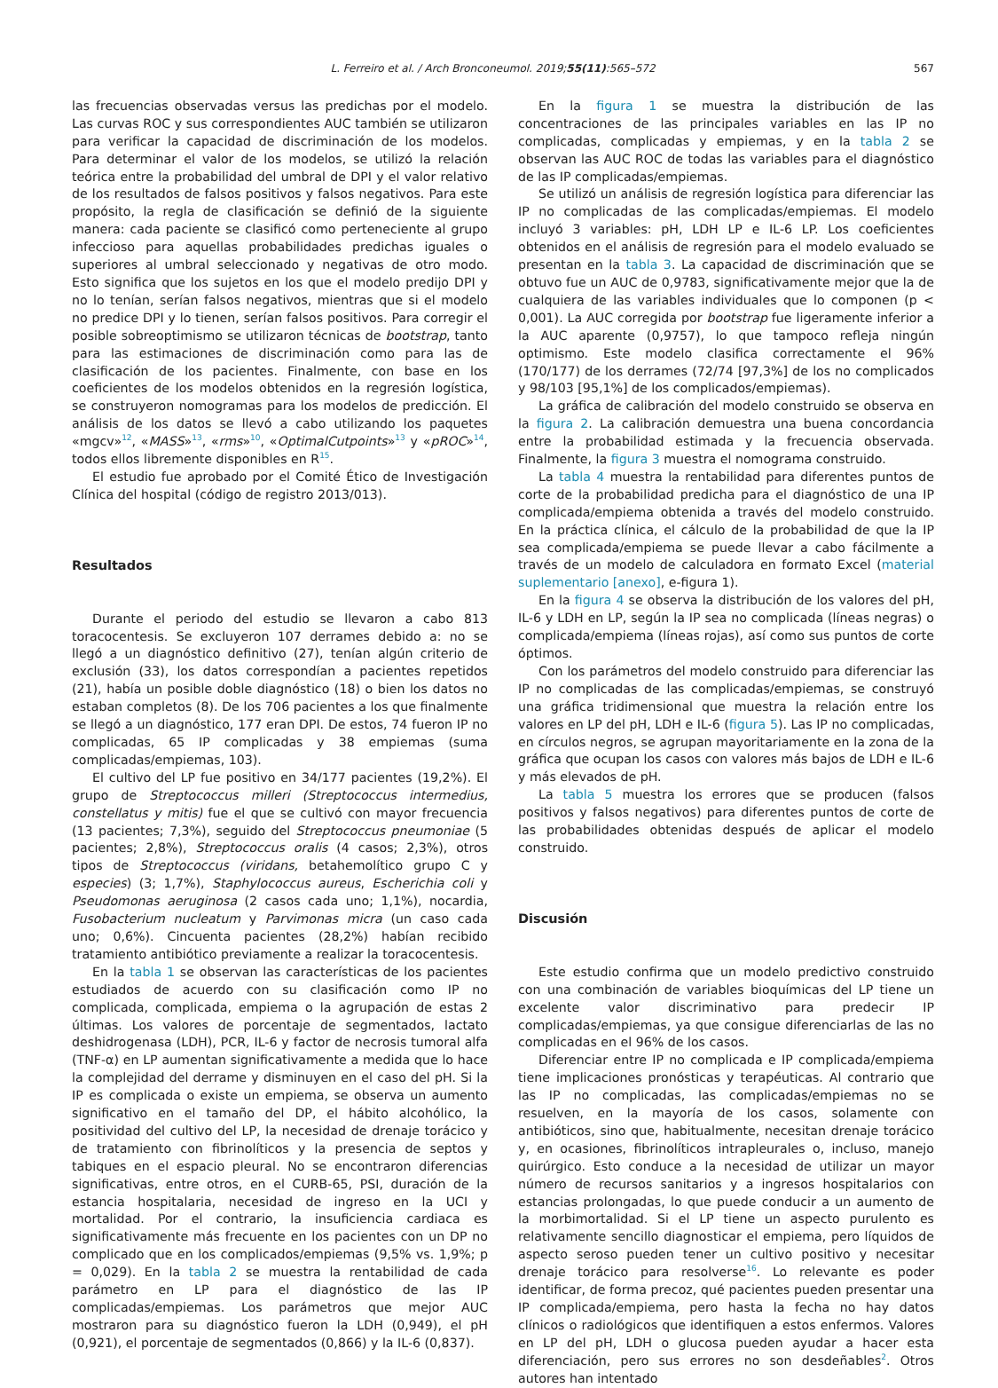L. Ferreiro et al. / Arch Bronconeumol. 2019;55(11):565–572 567
las frecuencias observadas versus las predichas por el modelo. Las curvas ROC y sus correspondientes AUC también se utilizaron para verificar la capacidad de discriminación de los modelos. Para determinar el valor de los modelos, se utilizó la relación teórica entre la probabilidad del umbral de DPI y el valor relativo de los resultados de falsos positivos y falsos negativos. Para este propósito, la regla de clasificación se definió de la siguiente manera: cada paciente se clasificó como perteneciente al grupo infeccioso para aquellas probabilidades predichas iguales o superiores al umbral seleccionado y negativas de otro modo. Esto significa que los sujetos en los que el modelo predijo DPI y no lo tenían, serían falsos negativos, mientras que si el modelo no predice DPI y lo tienen, serían falsos positivos. Para corregir el posible sobreoptimismo se utilizaron técnicas de bootstrap, tanto para las estimaciones de discriminación como para las de clasificación de los pacientes. Finalmente, con base en los coeficientes de los modelos obtenidos en la regresión logística, se construyeron nomogramas para los modelos de predicción. El análisis de los datos se llevó a cabo utilizando los paquetes «mgcv»<sup>12</sup>, «MASS»<sup>13</sup>, «rms»<sup>10</sup>, «OptimalCutpoints»<sup>13</sup> y «pROC»<sup>14</sup>, todos ellos libremente disponibles en R<sup>15</sup>.
El estudio fue aprobado por el Comité Ético de Investigación Clínica del hospital (código de registro 2013/013).
Resultados
Durante el periodo del estudio se llevaron a cabo 813 toracocentesis. Se excluyeron 107 derrames debido a: no se llegó a un diagnóstico definitivo (27), tenían algún criterio de exclusión (33), los datos correspondían a pacientes repetidos (21), había un posible doble diagnóstico (18) o bien los datos no estaban completos (8). De los 706 pacientes a los que finalmente se llegó a un diagnóstico, 177 eran DPI. De estos, 74 fueron IP no complicadas, 65 IP complicadas y 38 empiemas (suma complicadas/empiemas, 103).
El cultivo del LP fue positivo en 34/177 pacientes (19,2%). El grupo de Streptococcus milleri (Streptococcus intermedius, constellatus y mitis) fue el que se cultivó con mayor frecuencia (13 pacientes; 7,3%), seguido del Streptococcus pneumoniae (5 pacientes; 2,8%), Streptococcus oralis (4 casos; 2,3%), otros tipos de Streptococcus (viridans, betahemolítico grupo C y especies) (3; 1,7%), Staphylococcus aureus, Escherichia coli y Pseudomonas aeruginosa (2 casos cada uno; 1,1%), nocardia, Fusobacterium nucleatum y Parvimonas micra (un caso cada uno; 0,6%). Cincuenta pacientes (28,2%) habían recibido tratamiento antibiótico previamente a realizar la toracocentesis.
En la tabla 1 se observan las características de los pacientes estudiados de acuerdo con su clasificación como IP no complicada, complicada, empiema o la agrupación de estas 2 últimas. Los valores de porcentaje de segmentados, lactato deshidrogenasa (LDH), PCR, IL-6 y factor de necrosis tumoral alfa (TNF-α) en LP aumentan significativamente a medida que lo hace la complejidad del derrame y disminuyen en el caso del pH. Si la IP es complicada o existe un empiema, se observa un aumento significativo en el tamaño del DP, el hábito alcohólico, la positividad del cultivo del LP, la necesidad de drenaje torácico y de tratamiento con fibrinolíticos y la presencia de septos y tabiques en el espacio pleural. No se encontraron diferencias significativas, entre otros, en el CURB-65, PSI, duración de la estancia hospitalaria, necesidad de ingreso en la UCI y mortalidad. Por el contrario, la insuficiencia cardiaca es significativamente más frecuente en los pacientes con un DP no complicado que en los complicados/empiemas (9,5% vs. 1,9%; p = 0,029). En la tabla 2 se muestra la rentabilidad de cada parámetro en LP para el diagnóstico de las IP complicadas/empiemas. Los parámetros que mejor AUC mostraron para su diagnóstico fueron la LDH (0,949), el pH (0,921), el porcentaje de segmentados (0,866) y la IL-6 (0,837).
En la figura 1 se muestra la distribución de las concentraciones de las principales variables en las IP no complicadas, complicadas y empiemas, y en la tabla 2 se observan las AUC ROC de todas las variables para el diagnóstico de las IP complicadas/empiemas.
Se utilizó un análisis de regresión logística para diferenciar las IP no complicadas de las complicadas/empiemas. El modelo incluyó 3 variables: pH, LDH LP e IL-6 LP. Los coeficientes obtenidos en el análisis de regresión para el modelo evaluado se presentan en la tabla 3. La capacidad de discriminación que se obtuvo fue un AUC de 0,9783, significativamente mejor que la de cualquiera de las variables individuales que lo componen (p < 0,001). La AUC corregida por bootstrap fue ligeramente inferior a la AUC aparente (0,9757), lo que tampoco refleja ningún optimismo. Este modelo clasifica correctamente el 96% (170/177) de los derrames (72/74 [97,3%] de los no complicados y 98/103 [95,1%] de los complicados/empiemas).
La gráfica de calibración del modelo construido se observa en la figura 2. La calibración demuestra una buena concordancia entre la probabilidad estimada y la frecuencia observada. Finalmente, la figura 3 muestra el nomograma construido.
La tabla 4 muestra la rentabilidad para diferentes puntos de corte de la probabilidad predicha para el diagnóstico de una IP complicada/empiema obtenida a través del modelo construido. En la práctica clínica, el cálculo de la probabilidad de que la IP sea complicada/empiema se puede llevar a cabo fácilmente a través de un modelo de calculadora en formato Excel (material suplementario [anexo], e-figura 1).
En la figura 4 se observa la distribución de los valores del pH, IL-6 y LDH en LP, según la IP sea no complicada (líneas negras) o complicada/empiema (líneas rojas), así como sus puntos de corte óptimos.
Con los parámetros del modelo construido para diferenciar las IP no complicadas de las complicadas/empiemas, se construyó una gráfica tridimensional que muestra la relación entre los valores en LP del pH, LDH e IL-6 (figura 5). Las IP no complicadas, en círculos negros, se agrupan mayoritariamente en la zona de la gráfica que ocupan los casos con valores más bajos de LDH e IL-6 y más elevados de pH.
La tabla 5 muestra los errores que se producen (falsos positivos y falsos negativos) para diferentes puntos de corte de las probabilidades obtenidas después de aplicar el modelo construido.
Discusión
Este estudio confirma que un modelo predictivo construido con una combinación de variables bioquímicas del LP tiene un excelente valor discriminativo para predecir IP complicadas/empiemas, ya que consigue diferenciarlas de las no complicadas en el 96% de los casos.
Diferenciar entre IP no complicada e IP complicada/empiema tiene implicaciones pronósticas y terapéuticas. Al contrario que las IP no complicadas, las complicadas/empiemas no se resuelven, en la mayoría de los casos, solamente con antibióticos, sino que, habitualmente, necesitan drenaje torácico y, en ocasiones, fibrinolíticos intrapleurales o, incluso, manejo quirúrgico. Esto conduce a la necesidad de utilizar un mayor número de recursos sanitarios y a ingresos hospitalarios con estancias prolongadas, lo que puede conducir a un aumento de la morbimortalidad. Si el LP tiene un aspecto purulento es relativamente sencillo diagnosticar el empiema, pero líquidos de aspecto seroso pueden tener un cultivo positivo y necesitar drenaje torácico para resolverse<sup>16</sup>. Lo relevante es poder identificar, de forma precoz, qué pacientes pueden presentar una IP complicada/empiema, pero hasta la fecha no hay datos clínicos o radiológicos que identifiquen a estos enfermos. Valores en LP del pH, LDH o glucosa pueden ayudar a hacer esta diferenciación, pero sus errores no son desdeñables<sup>2</sup>. Otros autores han intentado